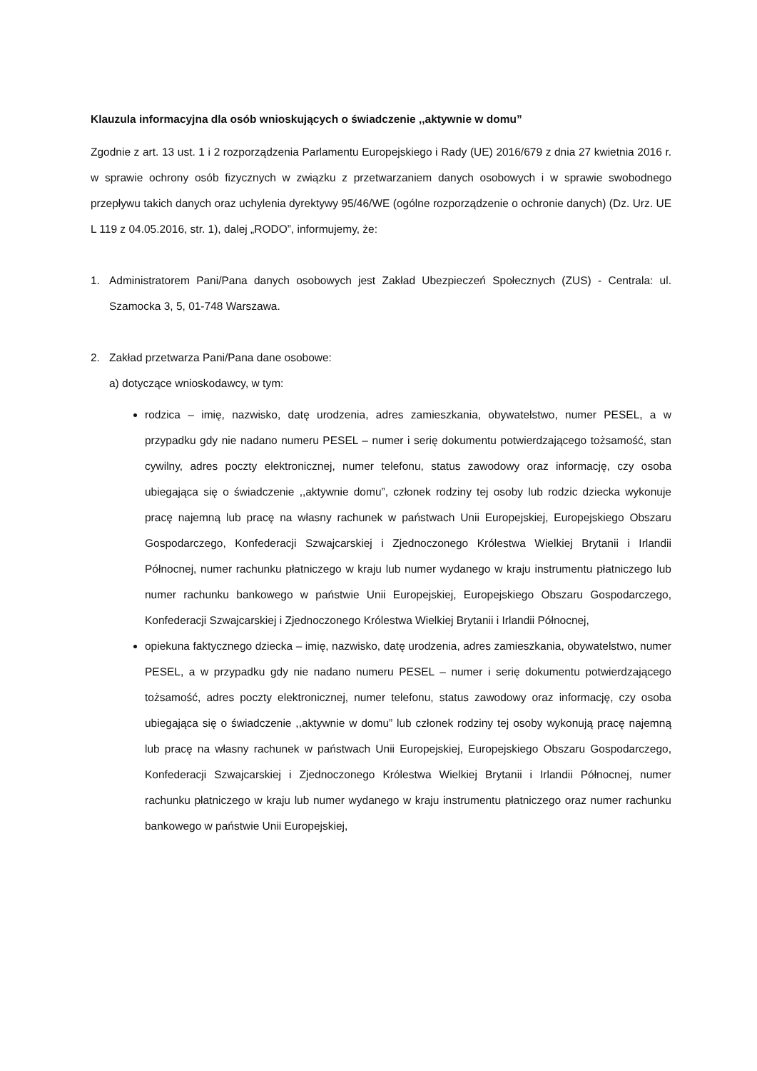Klauzula informacyjna dla osób wnioskujących o świadczenie ,,aktywnie w domu”
Zgodnie z art. 13 ust. 1 i 2 rozporządzenia Parlamentu Europejskiego i Rady (UE) 2016/679 z dnia 27 kwietnia 2016 r. w sprawie ochrony osób fizycznych w związku z przetwarzaniem danych osobowych i w sprawie swobodnego przepływu takich danych oraz uchylenia dyrektywy 95/46/WE (ogólne rozporządzenie o ochronie danych) (Dz. Urz. UE L 119 z 04.05.2016, str. 1), dalej „RODO”, informujemy, że:
1. Administratorem Pani/Pana danych osobowych jest Zakład Ubezpieczeń Społecznych (ZUS) - Centrala: ul. Szamocka 3, 5, 01-748 Warszawa.
2. Zakład przetwarza Pani/Pana dane osobowe:
a) dotyczące wnioskodawcy, w tym:
rodzica – imię, nazwisko, datę urodzenia, adres zamieszkania, obywatelstwo, numer PESEL, a w przypadku gdy nie nadano numeru PESEL – numer i serię dokumentu potwierdzającego tożsamość, stan cywilny, adres poczty elektronicznej, numer telefonu, status zawodowy oraz informację, czy osoba ubiegająca się o świadczenie ,,aktywnie domu”, członek rodziny tej osoby lub rodzic dziecka wykonuje pracę najemną lub pracę na własny rachunek w państwach Unii Europejskiej, Europejskiego Obszaru Gospodarczego, Konfederacji Szwajcarskiej i Zjednoczonego Królestwa Wielkiej Brytanii i Irlandii Północnej, numer rachunku płatniczego w kraju lub numer wydanego w kraju instrumentu płatniczego lub numer rachunku bankowego w państwie Unii Europejskiej, Europejskiego Obszaru Gospodarczego, Konfederacji Szwajcarskiej i Zjednoczonego Królestwa Wielkiej Brytanii i Irlandii Północnej,
opiekuna faktycznego dziecka – imię, nazwisko, datę urodzenia, adres zamieszkania, obywatelstwo, numer PESEL, a w przypadku gdy nie nadano numeru PESEL – numer i serię dokumentu potwierdzającego tożsamość, adres poczty elektronicznej, numer telefonu, status zawodowy oraz informację, czy osoba ubiegająca się o świadczenie ,,aktywnie w domu” lub członek rodziny tej osoby wykonują pracę najemną lub pracę na własny rachunek w państwach Unii Europejskiej, Europejskiego Obszaru Gospodarczego, Konfederacji Szwajcarskiej i Zjednoczonego Królestwa Wielkiej Brytanii i Irlandii Północnej, numer rachunku płatniczego w kraju lub numer wydanego w kraju instrumentu płatniczego oraz numer rachunku bankowego w państwie Unii Europejskiej,